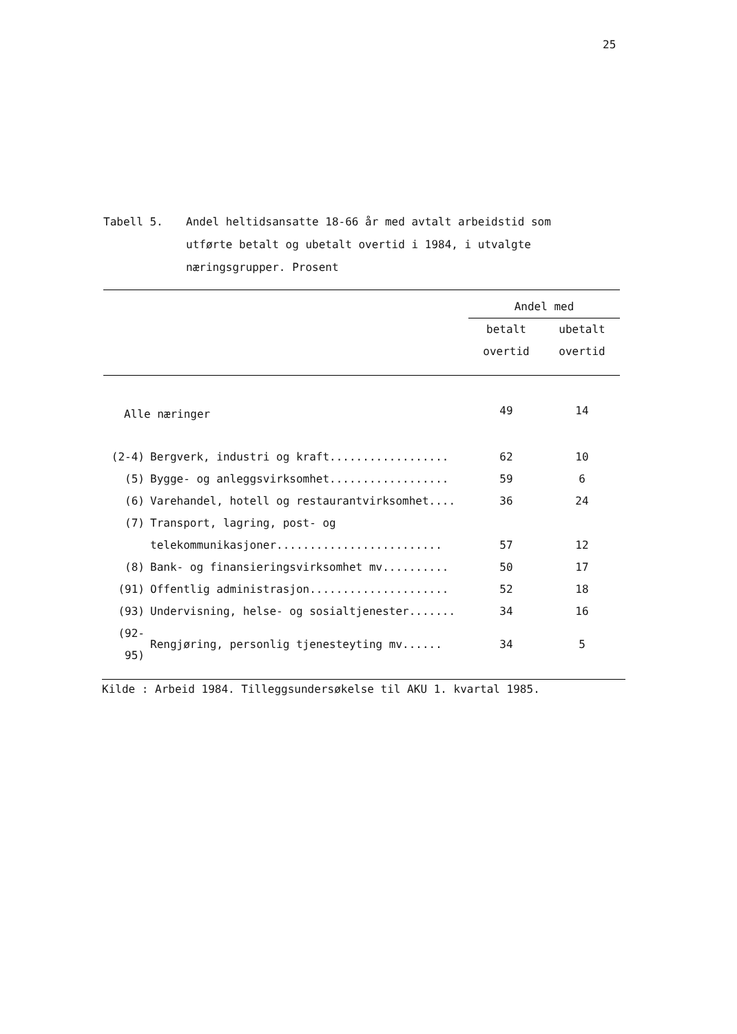25
Tabell 5. Andel heltidsansatte 18-66 år med avtalt arbeidstid som utførte betalt og ubetalt overtid i 1984, i utvalgte næringsgrupper. Prosent
| | | Andel med | |
| --- | --- | --- | --- |
| | | betalt | ubetalt |
| | | overtid | overtid |
| Alle næringer | | 49 | 14 |
| (2-4) | Bergverk, industri og kraft.................. | 62 | 10 |
| (5) | Bygge- og anleggsvirksomhet.................. | 59 | 6 |
| (6) | Varehandel, hotell og restaurantvirksomhet.... | 36 | 24 |
| (7) | Transport, lagring, post- og | | |
| | telekommunikasjoner......................... | 57 | 12 |
| (8) | Bank- og finansieringsvirksomhet mv.......... | 50 | 17 |
| (91) | Offentlig administrasjon..................... | 52 | 18 |
| (93) | Undervisning, helse- og sosialtjenester....... | 34 | 16 |
| (92-95) | Rengjøring, personlig tjenesteyting mv...... | 34 | 5 |
Kilde : Arbeid 1984. Tilleggsundersøkelse til AKU 1. kvartal 1985.